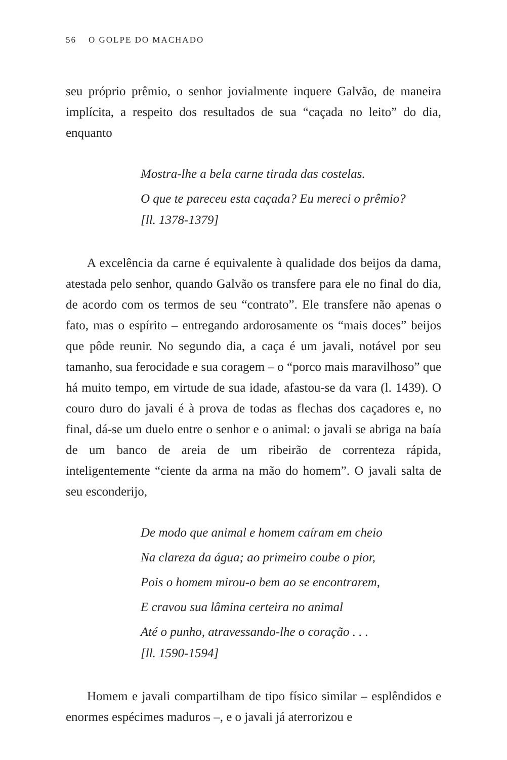56 O GOLPE DO MACHADO
seu próprio prêmio, o senhor jovialmente inquere Galvão, de maneira implícita, a respeito dos resultados de sua “caçada no leito” do dia, enquanto
Mostra-lhe a bela carne tirada das costelas.
O que te pareceu esta caçada? Eu mereci o prêmio?
[ll. 1378-1379]
A excelência da carne é equivalente à qualidade dos beijos da dama, atestada pelo senhor, quando Galvão os transfere para ele no final do dia, de acordo com os termos de seu “contrato”. Ele transfere não apenas o fato, mas o espírito – entregando ardorosamente os “mais doces” beijos que pôde reunir. No segundo dia, a caça é um javali, notável por seu tamanho, sua ferocidade e sua coragem – o “porco mais maravilhoso” que há muito tempo, em virtude de sua idade, afastou-se da vara (l. 1439). O couro duro do javali é à prova de todas as flechas dos caçadores e, no final, dá-se um duelo entre o senhor e o animal: o javali se abriga na baía de um banco de areia de um ribeirão de correnteza rápida, inteligentemente “ciente da arma na mão do homem”. O javali salta de seu esconderijo,
De modo que animal e homem caíram em cheio
Na clareza da água; ao primeiro coube o pior,
Pois o homem mirou-o bem ao se encontrarem,
E cravou sua lâmina certeira no animal
Até o punho, atravessando-lhe o coração . . .
[ll. 1590-1594]
Homem e javali compartilham de tipo físico similar – esplêndidos e enormes espécimes maduros –, e o javali já aterrorizou e